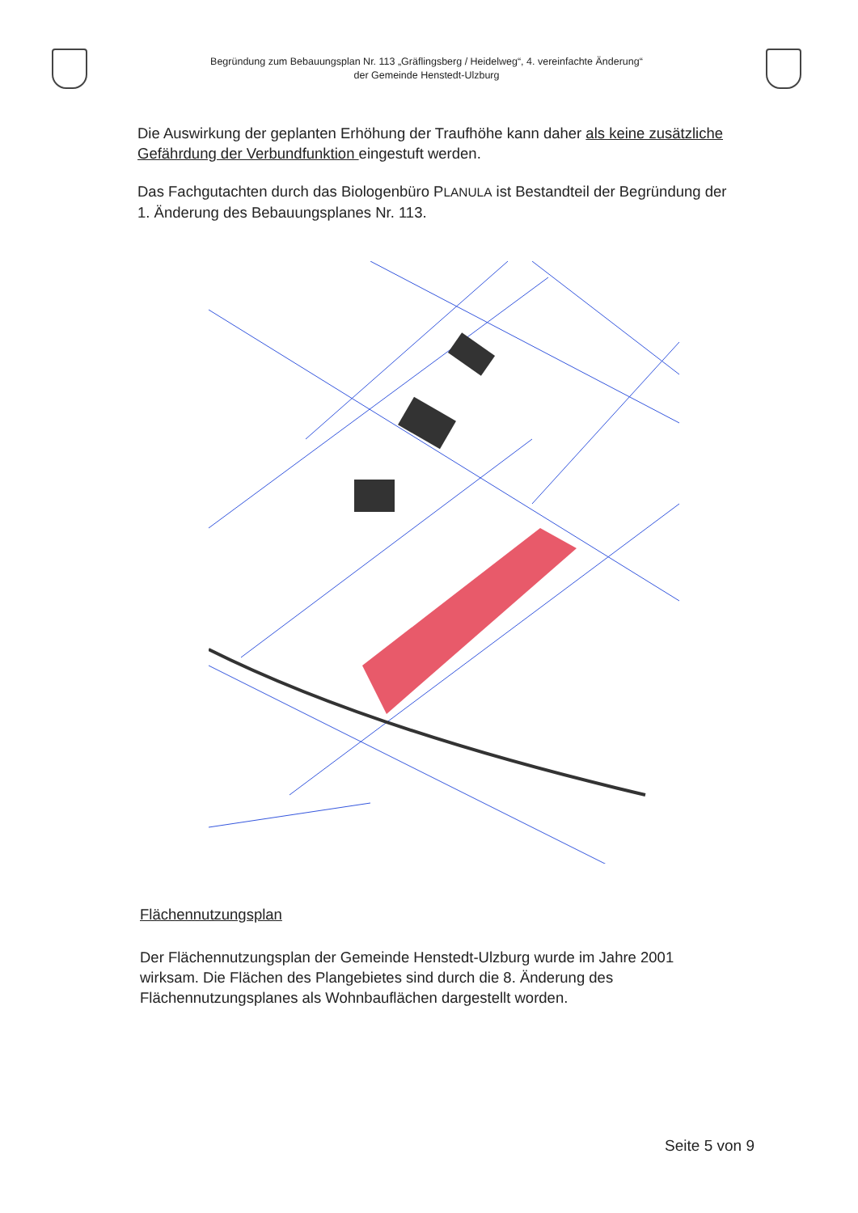Begründung zum Bebauungsplan Nr. 113 „Gräflingsberg / Heidelweg“, 4. vereinfachte Änderung“
der Gemeinde Henstedt-Ulzburg
Die Auswirkung der geplanten Erhöhung der Traufhöhe kann daher als keine zusätzliche Gefährdung der Verbundfunktion eingestuft werden.
Das Fachgutachten durch das Biologenbüro PLANULA ist Bestandteil der Begründung der 1. Änderung des Bebauungsplanes Nr. 113.
Flächennutzungsplan
Der Flächennutzungsplan der Gemeinde Henstedt-Ulzburg wurde im Jahre 2001 wirksam. Die Flächen des Plangebietes sind durch die 8. Änderung des Flächennutzungsplanes als Wohnbauflächen dargestellt worden.
Seite 5 von 9